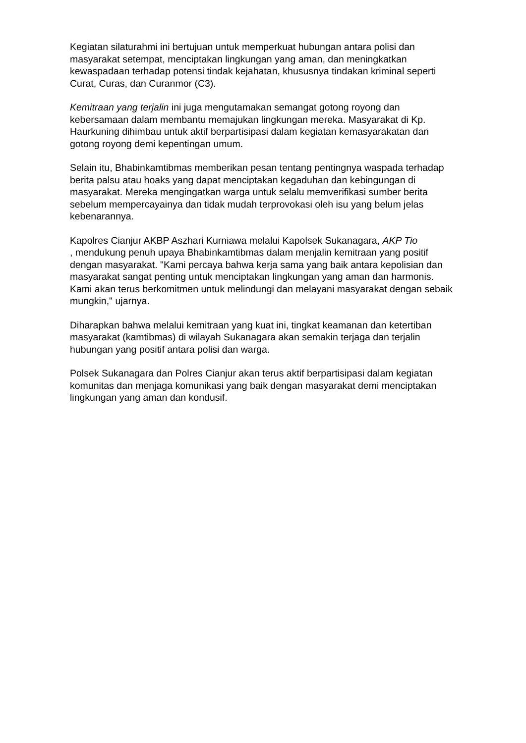Kegiatan silaturahmi ini bertujuan untuk memperkuat hubungan antara polisi dan masyarakat setempat, menciptakan lingkungan yang aman, dan meningkatkan kewaspadaan terhadap potensi tindak kejahatan, khususnya tindakan kriminal seperti Curat, Curas, dan Curanmor (C3).
Kemitraan yang terjalin ini juga mengutamakan semangat gotong royong dan kebersamaan dalam membantu memajukan lingkungan mereka. Masyarakat di Kp. Haurkuning dihimbau untuk aktif berpartisipasi dalam kegiatan kemasyarakatan dan gotong royong demi kepentingan umum.
Selain itu, Bhabinkamtibmas memberikan pesan tentang pentingnya waspada terhadap berita palsu atau hoaks yang dapat menciptakan kegaduhan dan kebingungan di masyarakat. Mereka mengingatkan warga untuk selalu memverifikasi sumber berita sebelum mempercayainya dan tidak mudah terprovokasi oleh isu yang belum jelas kebenarannya.
Kapolres Cianjur AKBP Aszhari Kurniawa melalui Kapolsek Sukanagara, AKP Tio
, mendukung penuh upaya Bhabinkamtibmas dalam menjalin kemitraan yang positif dengan masyarakat. "Kami percaya bahwa kerja sama yang baik antara kepolisian dan masyarakat sangat penting untuk menciptakan lingkungan yang aman dan harmonis. Kami akan terus berkomitmen untuk melindungi dan melayani masyarakat dengan sebaik mungkin," ujarnya.
Diharapkan bahwa melalui kemitraan yang kuat ini, tingkat keamanan dan ketertiban masyarakat (kamtibmas) di wilayah Sukanagara akan semakin terjaga dan terjalin hubungan yang positif antara polisi dan warga.
Polsek Sukanagara dan Polres Cianjur akan terus aktif berpartisipasi dalam kegiatan komunitas dan menjaga komunikasi yang baik dengan masyarakat demi menciptakan lingkungan yang aman dan kondusif.